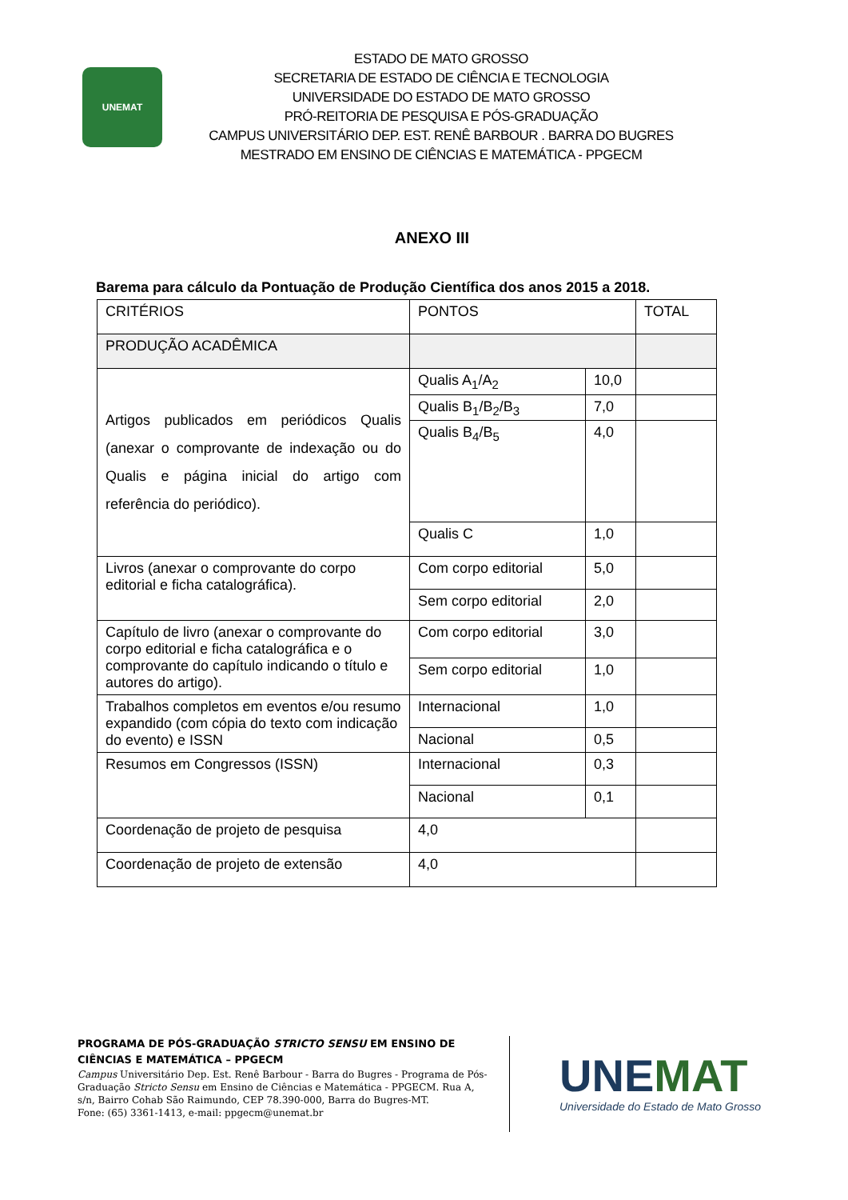UNEMAT
ESTADO DE MATO GROSSO
SECRETARIA DE ESTADO DE CIÊNCIA E TECNOLOGIA
UNIVERSIDADE DO ESTADO DE MATO GROSSO
PRÓ-REITORIA DE PESQUISA E PÓS-GRADUAÇÃO
CAMPUS UNIVERSITÁRIO DEP. EST. RENÊ BARBOUR . BARRA DO BUGRES
MESTRADO EM ENSINO DE CIÊNCIAS E MATEMÁTICA - PPGECM
ANEXO III
Barema para cálculo da Pontuação de Produção Científica dos anos 2015 a 2018.
| CRITÉRIOS | PONTOS | | TOTAL |
| PRODUÇÃO ACADÊMICA | | | |
| Artigos publicados em periódicos Qualis (anexar o comprovante de indexação ou do Qualis e página inicial do artigo com referência do periódico). | Qualis A<sub>1</sub>/A<sub>2</sub> | 10,0 | |
| | Qualis B<sub>1</sub>/B<sub>2</sub>/B<sub>3</sub> | 7,0 | |
| | Qualis B<sub>4</sub>/B<sub>5</sub> | 4,0 | |
| | Qualis C | 1,0 | |
| Livros (anexar o comprovante do corpo editorial e ficha catalográfica). | Com corpo editorial | 5,0 | |
| | Sem corpo editorial | 2,0 | |
| Capítulo de livro (anexar o comprovante do corpo editorial e ficha catalográfica e o comprovante do capítulo indicando o título e autores do artigo). | Com corpo editorial | 3,0 | |
| | Sem corpo editorial | 1,0 | |
| Trabalhos completos em eventos e/ou resumo expandido (com cópia do texto com indicação do evento) e ISSN | Internacional | 1,0 | |
| | Nacional | 0,5 | |
| Resumos em Congressos (ISSN) | Internacional | 0,3 | |
| | Nacional | 0,1 | |
| Coordenação de projeto de pesquisa | 4,0 | | |
| Coordenação de projeto de extensão | 4,0 | | |
PROGRAMA DE PÓS-GRADUAÇÃO STRICTO SENSU EM ENSINO DE CIÊNCIAS E MATEMÁTICA – PPGECM
Campus Universitário Dep. Est. Renê Barbour - Barra do Bugres - Programa de Pós-Graduação Stricto Sensu em Ensino de Ciências e Matemática - PPGECM. Rua A, s/n, Bairro Cohab São Raimundo, CEP 78.390-000, Barra do Bugres-MT.
Fone: (65) 3361-1413, e-mail: ppgecm@unemat.br
UNEMAT
Universidade do Estado de Mato Grosso